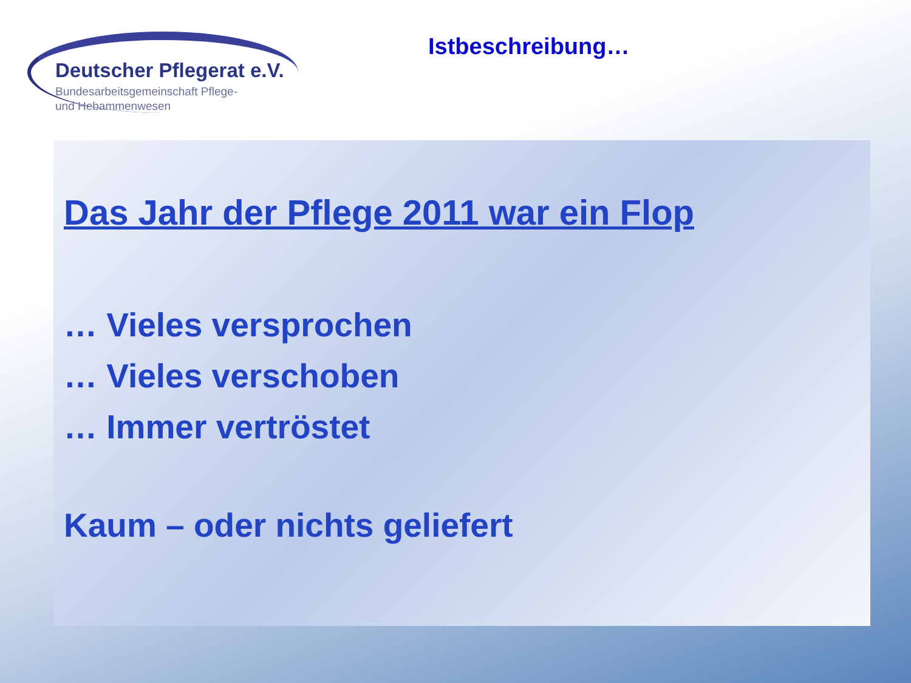Deutscher Pflegerat e.V.
Bundesarbeitsgemeinschaft Pflege-
und Hebammenwesen
Istbeschreibung…
Das Jahr der Pflege 2011 war ein Flop
… Vieles versprochen
… Vieles verschoben
… Immer vertröstet
Kaum – oder nichts geliefert